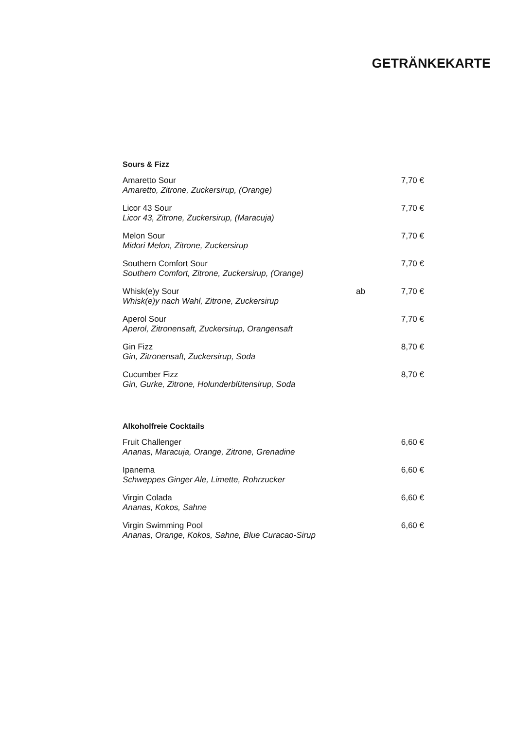GETRÄNKEKARTE
Sours & Fizz
| Amaretto Sour Amaretto, Zitrone, Zuckersirup, (Orange) | | 7,70 € |
| Licor 43 Sour Licor 43, Zitrone, Zuckersirup, (Maracuja) | | 7,70 € |
| Melon Sour Midori Melon, Zitrone, Zuckersirup | | 7,70 € |
| Southern Comfort Sour Southern Comfort, Zitrone, Zuckersirup, (Orange) | | 7,70 € |
| Whisk(e)y Sour Whisk(e)y nach Wahl, Zitrone, Zuckersirup | ab | 7,70 € |
| Aperol Sour Aperol, Zitronensaft, Zuckersirup, Orangensaft | | 7,70 € |
| Gin Fizz Gin, Zitronensaft, Zuckersirup, Soda | | 8,70 € |
| Cucumber Fizz Gin, Gurke, Zitrone, Holunderblütensirup, Soda | | 8,70 € |
Alkoholfreie Cocktails
| Fruit Challenger Ananas, Maracuja, Orange, Zitrone, Grenadine | | 6,60 € |
| Ipanema Schweppes Ginger Ale, Limette, Rohrzucker | | 6,60 € |
| Virgin Colada Ananas, Kokos, Sahne | | 6,60 € |
| Virgin Swimming Pool Ananas, Orange, Kokos, Sahne, Blue Curacao-Sirup | | 6,60 € |